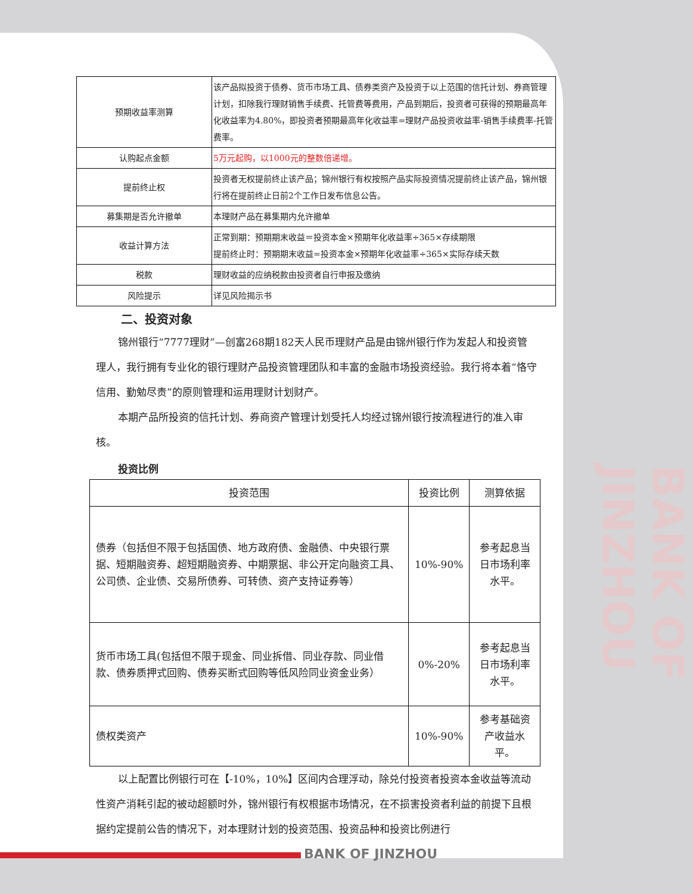| 预期收益率测算 | 该产品拟投资于债券、货币市场工具、债券类资产及投资于以上范围的信托计划、券商管理计划，扣除我行理财销售手续费、托管费等费用，产品到期后，投资者可获得的预期最高年化收益率为4.80%，即投资者预期最高年化收益率=理财产品投资收益率-销售手续费率-托管费率。 |
| 认购起点金额 | 5万元起购，以1000元的整数倍递增。 |
| 提前终止权 | 投资者无权提前终止该产品；锦州银行有权按照产品实际投资情况提前终止该产品，锦州银行将在提前终止日前2个工作日发布信息公告。 |
| 募集期是否允许撤单 | 本理财产品在募集期内允许撤单 |
| 收益计算方法 | 正常到期：预期期末收益＝投资本金×预期年化收益率÷365×存续期限 提前终止时：预期期末收益=投资本金×预期年化收益率÷365×实际存续天数 |
| 税款 | 理财收益的应纳税款由投资者自行申报及缴纳 |
| 风险提示 | 详见风险揭示书 |
二、投资对象
锦州银行“7777理财”—创富268期182天人民币理财产品是由锦州银行作为发起人和投资管理人，我行拥有专业化的银行理财产品投资管理团队和丰富的金融市场投资经验。我行将本着“恪守信用、勤勉尽责”的原则管理和运用理财计划财产。
本期产品所投资的信托计划、券商资产管理计划受托人均经过锦州银行按流程进行的准入审核。
投资比例
| 投资范围 | 投资比例 | 测算依据 |
| --- | --- | --- |
| 债券（包括但不限于包括国债、地方政府债、金融债、中央银行票据、短期融资券、超短期融资券、中期票据、非公开定向融资工具、公司债、企业债、交易所债券、可转债、资产支持证券等） | 10%-90% | 参考起息当日市场利率水平。 |
| 货币市场工具(包括但不限于现金、同业拆借、同业存款、同业借款、债券质押式回购、债券买断式回购等低风险同业资金业务） | 0%-20% | 参考起息当日市场利率水平。 |
| 债权类资产 | 10%-90% | 参考基础资产收益水平。 |
以上配置比例银行可在【-10%，10%】区间内合理浮动，除兑付投资者投资本金收益等流动性资产消耗引起的被动超额时外，锦州银行有权根据市场情况，在不损害投资者利益的前提下且根据约定提前公告的情况下，对本理财计划的投资范围、投资品种和投资比例进行
BANK OF JINZHOU
BANK OF JINZHOU